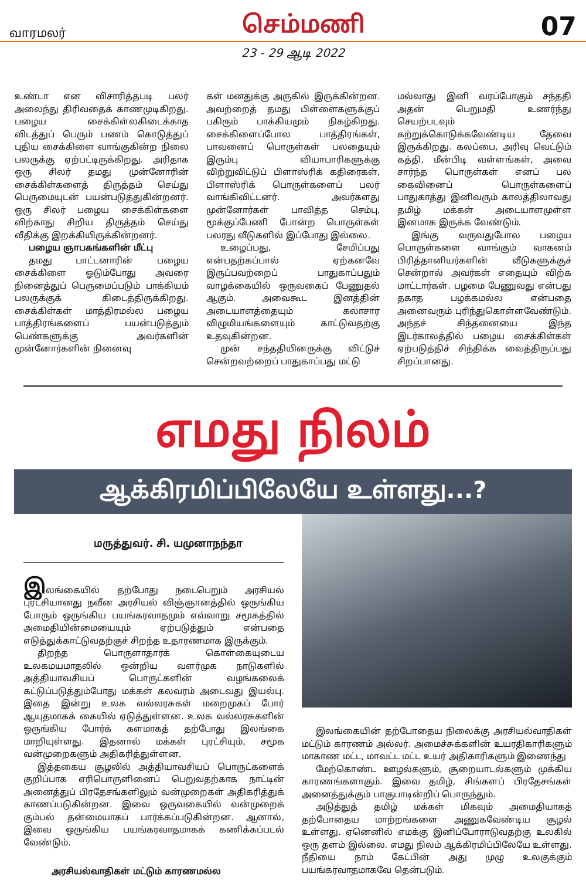வாரமலர் செம்மணி 07
23 - 29 ஆடி 2022
உண்டா என விசாரித்தபடி பலர் அலைந்து திரிவதைக் காணமுடிகிறது. பழைய சைக்கிள்லகிடைக்காத விடத்துப் பெரும் பணம் கொடுத்துப் புதிய சைக்கிளை வாங்குகின்ற நிலை பலருக்கு ஏற்பட்டிருக்கிறது. அரிதாக ஒரு சிலர் தமது முன்னோரின் சைக்கிள்களைத் திருத்தம் செய்து பெருமையுடன் பயன்படுத்துகின்றனர். ஒரு சிலர் பழைய சைக்கிள்களை விற்காது சிறிய திருத்தம் செய்து வீதிக்கு இறக்கியிருக்கின்றனர்.
பழைய ஞாபகங்களின் மீட்பு
தமது பாட்டனாரின் பழைய சைக்கிளை ஓடும்போது அவரை நினைத்துப் பெருமைப்படும் பாக்கியம் பலருக்குக் கிடைத்திருக்கிறது. சைக்கிள்கள் மாத்திரமல்ல பழைய பாத்திரங்களைப் பயன்படுத்தும் பெண்களுக்கு அவர்களின் முன்னோர்களின் நினைவு
கள் மனதுக்கு அருகில் இருக்கின்றன. அவற்றைத் தமது பிள்ளைகளுக்குப் பகிரும் பாக்கியமும் நிகழ்கிறது. சைக்கிளைப்போல பாத்திரங்கள், பாவனைப் பொருள்கள் பலதையும் இரும்பு வியாபாரிகளுக்கு விற்றுவிட்டுப் பிளாஸ்ரிக் கதிரைகள், பிளாஸ்ரிக் பொருள்களைப் பலர் வாங்கிவிட்டனர். அவர்களது முன்னோர்கள் பாவித்த செம்பு, மூக்குப்பேணி போன்ற பொருள்கள் பலரது வீடுகளில் இப்போது இல்லை.
உழைப்பது, சேமிப்பது என்பதற்கப்பால் ஏற்கனவே இருப்பவற்றைப் பாதுகாப்பதும் வாழக்கையில் ஒருவகைப் பேணுதல் ஆகும். அவைகூட இனத்தின் அடையாளத்தையும் கலாசார விழுமியங்களையும் காட்டுவதற்கு உதவுகின்றன.
முன் சந்ததியினருக்கு விட்டுச் சென்றவற்றைப் பாதுகாப்பது மட்டு
மல்லாது இனி வரப்போகும் சந்ததி அதன் பெறுமதி உணர்ந்து செயற்படவும் கற்றுக்கொடுக்கவேண்டிய தேவை இருக்கிறது. கலப்பை, அரிவு வெட்டும் கத்தி, மீன்பிடி வள்ளங்கள், அவை சார்ந்த பொருள்கள் எனப் பல கைவினைப் பொருள்களைப் பாதுகாத்து இனிவரும் காலத்திலாவது தமிழ் மக்கள் அடையாளமுள்ள இனமாக இருக்க வேண்டும்.
இங்கு வருவதுபோல பழைய பொருள்களை வாங்கும் வாகனம் பிரித்தானியர்களின் வீடுகளுக்குச் சென்றால் அவர்கள் எதையும் விற்க மாட்டார்கள். பழமை பேணுவது என்பது தகாத பழக்கமல்ல என்பதை அனைவரும் புரிந்துகொள்ளவேண்டும். அந்தச் சிந்தனையை இந்த இடர்காலத்தில் பழைய சைக்கிள்கள் ஏற்படுத்திச் சிந்திக்க வைத்திருப்பது சிறப்பானது.
எமது நிலம்
ஆக்கிரமிப்பிலேயே உள்ளது...?
மருத்துவர். சி. யமுனாநந்தா
இலங்கையில் தற்போது நடைபெறும் அரசியல் புரட்சியானது நவீன அரசியல் விஞ்ஞானத்தில் ஒருங்கிய போரும் ஒருங்கிய பயங்கரவாதமும் எவ்வாறு சமூகத்தில் அமைதியின்மையையும் ஏற்படுத்தும் என்பதை எடுத்துக்காட்டுவதற்குச் சிறந்த உதாரணமாக இருக்கும்.
திறந்த பொருளாதாரக் கொள்கையுடைய உலகமயமாதலில் ஒன்றிய வளர்முக நாடுகளில் அத்தியாவசியப் பொருட்களின் வழங்கலைக் கட்டுப்படுத்தும்போது மக்கள் கலவரம் அடைவது இயல்பு. இதை இன்று உலக வல்லரசுகள் மறைமுகப் போர் ஆயுதமாகக் கையில் ஏடுத்துள்ளன. உலக வல்லரசுகளின் ஒருங்கிய போர்க் களமாகத் தற்போது இலங்கை மாறியுள்ளது. இதனால் மக்கள் புரட்சியும், சமூக வன்முறைகளும் அதிகரித்துள்ளன.
இத்தகைய சூழலில் அத்தியாவசியப் பொருட்களைக் குறிப்பாக எரிபொருளினைப் பெறுவதற்காக நாட்டின் அனைத்துப் பிரதேசங்களிலும் வன்முறைகள் அதிகரித்துக் காணப்படுகின்றன. இவை ஒருவகையில் வன்முறைக் கும்பல் தன்மையாகப் பார்க்கப்படுகின்றன. ஆனால், இவை ஒருங்கிய பயங்கரவாதமாகக் கணிக்கப்படல் வேண்டும்.
அரசியல்வாதிகள் மட்டும் காரணமல்ல
இலங்கையின் தற்போதைய நிலைக்கு அரசியல்வாதிகள் மட்டும் காரணம் அல்லர். அமைச்சுக்களின் உயரதிகாரிகளும் மாகாண மட்ட, மாவட்ட மட்ட உயர் அதிகாரிகளும் இணைந்து
மேற்கொண்ட ஊழல்களும், சூறையாடல்களும் முக்கிய காரணங்களாகும். இவை தமிழ், சிங்களப் பிரதேசங்கள் அனைத்துக்கும் பாகுபாடின்றிப் பொருந்தும்.
அடுத்துத் தமிழ் மக்கள் மிகவும் அமைதியாகத் தற்போதைய மாற்றங்களை அணுகவேண்டிய சூழல் உள்ளது. ஏனெனில் எமக்கு இனிப்போராடுவதற்கு உலகில் ஒரு தளம் இல்லை. எமது நிலம் ஆக்கிரமிப்பிலேயே உள்ளது. நீதியை நாம் கேட்பின் அது முழு உலகுக்கும் பயங்கரவாதமாகவே தென்படும்.